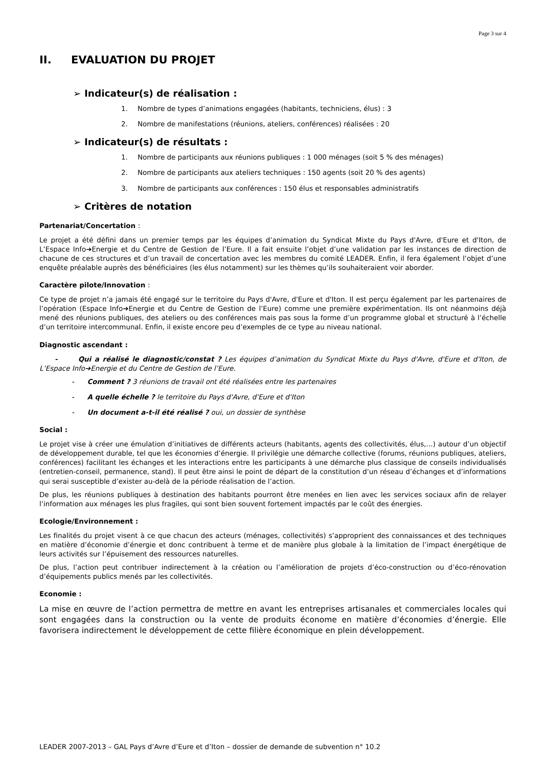Page 3 sur 4
II. EVALUATION DU PROJET
➢ Indicateur(s) de réalisation :
1. Nombre de types d’animations engagées (habitants, techniciens, élus) : 3
2. Nombre de manifestations (réunions, ateliers, conférences) réalisées : 20
➢ Indicateur(s) de résultats :
1. Nombre de participants aux réunions publiques : 1 000 ménages (soit 5 % des ménages)
2. Nombre de participants aux ateliers techniques : 150 agents (soit 20 % des agents)
3. Nombre de participants aux conférences : 150 élus et responsables administratifs
➢ Critères de notation
Partenariat/Concertation :
Le projet a été défini dans un premier temps par les équipes d’animation du Syndicat Mixte du Pays d'Avre, d'Eure et d'Iton, de L’Espace Info➔Energie et du Centre de Gestion de l’Eure. Il a fait ensuite l’objet d’une validation par les instances de direction de chacune de ces structures et d’un travail de concertation avec les membres du comité LEADER. Enfin, il fera également l’objet d’une enquête préalable auprès des bénéficiaires (les élus notamment) sur les thèmes qu’ils souhaiteraient voir aborder.
Caractère pilote/Innovation :
Ce type de projet n’a jamais été engagé sur le territoire du Pays d'Avre, d'Eure et d'Iton. Il est perçu également par les partenaires de l’opération (Espace Info➔Energie et du Centre de Gestion de l’Eure) comme une première expérimentation. Ils ont néanmoins déjà mené des réunions publiques, des ateliers ou des conférences mais pas sous la forme d’un programme global et structuré à l’échelle d’un territoire intercommunal. Enfin, il existe encore peu d’exemples de ce type au niveau national.
Diagnostic ascendant :
- Qui a réalisé le diagnostic/constat ? Les équipes d’animation du Syndicat Mixte du Pays d'Avre, d'Eure et d'Iton, de L’Espace Info➔Energie et du Centre de Gestion de l’Eure.
- Comment ? 3 réunions de travail ont été réalisées entre les partenaires
- A quelle échelle ? le territoire du Pays d'Avre, d'Eure et d'Iton
- Un document a-t-il été réalisé ? oui, un dossier de synthèse
Social :
Le projet vise à créer une émulation d’initiatives de différents acteurs (habitants, agents des collectivités, élus,…) autour d’un objectif de développement durable, tel que les économies d’énergie. Il privilégie une démarche collective (forums, réunions publiques, ateliers, conférences) facilitant les échanges et les interactions entre les participants à une démarche plus classique de conseils individualisés (entretien-conseil, permanence, stand). Il peut être ainsi le point de départ de la constitution d’un réseau d’échanges et d’informations qui serai susceptible d’exister au-delà de la période réalisation de l’action.
De plus, les réunions publiques à destination des habitants pourront être menées en lien avec les services sociaux afin de relayer l’information aux ménages les plus fragiles, qui sont bien souvent fortement impactés par le coût des énergies.
Ecologie/Environnement :
Les finalités du projet visent à ce que chacun des acteurs (ménages, collectivités) s’approprient des connaissances et des techniques en matière d’économie d’énergie et donc contribuent à terme et de manière plus globale à la limitation de l’impact énergétique de leurs activités sur l’épuisement des ressources naturelles.
De plus, l’action peut contribuer indirectement à la création ou l’amélioration de projets d’éco-construction ou d’éco-rénovation d’équipements publics menés par les collectivités.
Economie :
La mise en œuvre de l’action permettra de mettre en avant les entreprises artisanales et commerciales locales qui sont engagées dans la construction ou la vente de produits économe en matière d’économies d’énergie. Elle favorisera indirectement le développement de cette filière économique en plein développement.
LEADER 2007-2013 – GAL Pays d’Avre d’Eure et d’Iton – dossier de demande de subvention n° 10.2